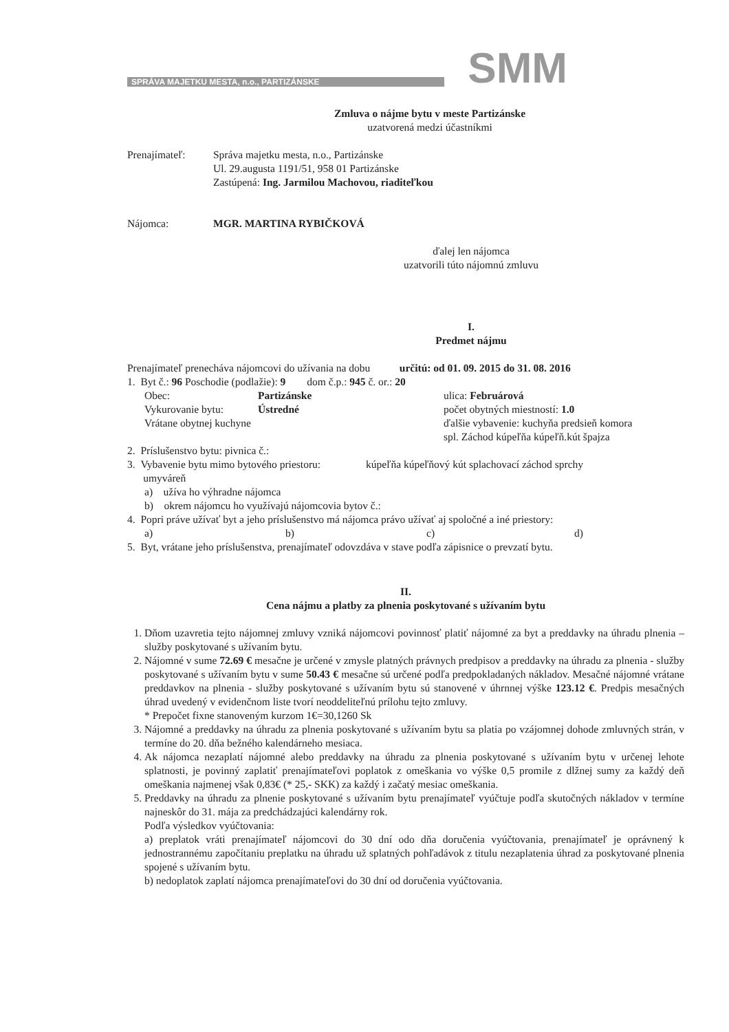SPRÁVA MAJETKU MESTA, n.o., PARTIZÁNSKE SMM
Zmluva o nájme bytu v meste Partizánske
uzatvorená medzi účastníkmi
Prenajímateľ: Správa majetku mesta, n.o., Partizánske
Ul. 29.augusta 1191/51, 958 01 Partizánske
Zastúpená: Ing. Jarmilou Machovou, riaditeľkou
Nájomca: MGR. MARTINA RYBIČKOVÁ
ďalej len nájomca
uzatvorili túto nájomnú zmluvu
I.
Predmet nájmu
Prenajímateľ prenecháva nájomcovi do užívania na dobu určitú: od 01. 09. 2015 do 31. 08. 2016
1. Byt č.: 96 Poschodie (podlažie): 9 dom č.p.: 945 č. or.: 20
Obec: Partizánske ulica: Februárová
Vykurovanie bytu: Ústredné počet obytných miestností: 1.0
Vrátane obytnej kuchyne ďalšie vybavenie: kuchyňa predsieň komora
spl. Záchod kúpeľňa kúpeľň.kút špajza
2. Príslušenstvo bytu: pivnica č.:
3. Vybavenie bytu mimo bytového priestoru: kúpeľňa kúpeľňový kút splachovací záchod sprchy
umyváreň
a) užíva ho výhradne nájomca
b) okrem nájomcu ho využívajú nájomcovia bytov č.:
4. Popri práve užívať byt a jeho príslušenstvo má nájomca právo užívať aj spoločné a iné priestory:
a) b) c) d)
5. Byt, vrátane jeho príslušenstva, prenajímateľ odovzdáva v stave podľa zápisnice o prevzatí bytu.
II.
Cena nájmu a platby za plnenia poskytované s užívaním bytu
1. Dňom uzavretia tejto nájomnej zmluvy vzniká nájomcovi povinnosť platiť nájomné za byt a preddavky na úhradu plnenia – služby poskytované s užívaním bytu.
2. Nájomné v sume 72.69 € mesačne je určené v zmysle platných právnych predpisov a preddavky na úhradu za plnenia - služby poskytované s užívaním bytu v sume 50.43 € mesačne sú určené podľa predpokladaných nákladov. Mesačné nájomné vrátane preddavkov na plnenia - služby poskytované s užívaním bytu sú stanovené v úhrnnej výške 123.12 €. Predpis mesačných úhrad uvedený v evidenčnom liste tvorí neoddeliteľnú prílohu tejto zmluvy.
* Prepočet fixne stanoveným kurzom 1€=30,1260 Sk
3. Nájomné a preddavky na úhradu za plnenia poskytované s užívaním bytu sa platia po vzájomnej dohode zmluvných strán, v termíne do 20. dňa bežného kalendárneho mesiaca.
4. Ak nájomca nezaplatí nájomné alebo preddavky na úhradu za plnenia poskytované s užívaním bytu v určenej lehote splatnosti, je povinný zaplatiť prenajímateľovi poplatok z omeškania vo výške 0,5 promile z dlžnej sumy za každý deň omeškania najmenej však 0,83€ (* 25,- SKK) za každý i začatý mesiac omeškania.
5. Preddavky na úhradu za plnenie poskytované s užívaním bytu prenajímateľ vyúčtuje podľa skutočných nákladov v termíne najneskôr do 31. mája za predchádzajúci kalendárny rok.
Podľa výsledkov vyúčtovania:
a) preplatok vráti prenajímateľ nájomcovi do 30 dní odo dňa doručenia vyúčtovania, prenajímateľ je oprávnený k jednostrannému započítaniu preplatku na úhradu už splatných pohľadávok z titulu nezaplatenia úhrad za poskytované plnenia spojené s užívaním bytu.
b) nedoplatok zaplatí nájomca prenajímateľovi do 30 dní od doručenia vyúčtovania.